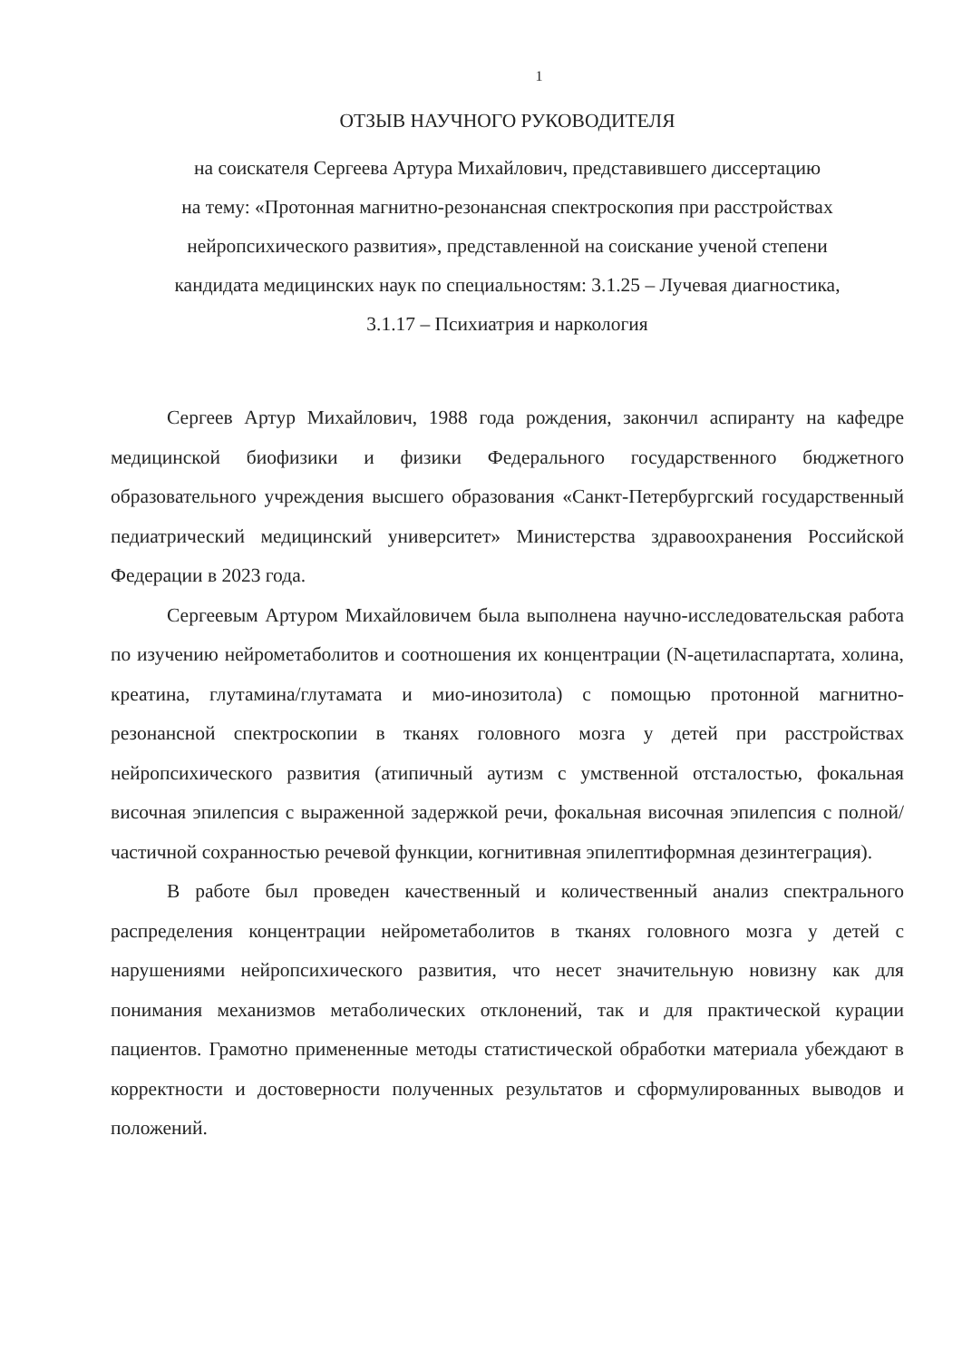1
ОТЗЫВ НАУЧНОГО РУКОВОДИТЕЛЯ
на соискателя Сергеева Артура Михайлович, представившего диссертацию
на тему: «Протонная магнитно-резонансная спектроскопия при расстройствах
нейропсихического развития», представленной на соискание ученой степени
кандидата медицинских наук по специальностям: 3.1.25 – Лучевая диагностика,
3.1.17 – Психиатрия и наркология
Сергеев Артур Михайлович, 1988 года рождения, закончил аспиранту на кафедре медицинской биофизики и физики Федерального государственного бюджетного образовательного учреждения высшего образования «Санкт-Петербургский государственный педиатрический медицинский университет» Министерства здравоохранения Российской Федерации в 2023 года.
Сергеевым Артуром Михайловичем была выполнена научно-исследовательская работа по изучению нейрометаболитов и соотношения их концентрации (N-ацетиласпартата, холина, креатина, глутамина/глутамата и мио-инозитола) с помощью протонной магнитно-резонансной спектроскопии в тканях головного мозга у детей при расстройствах нейропсихического развития (атипичный аутизм с умственной отсталостью, фокальная височная эпилепсия с выраженной задержкой речи, фокальная височная эпилепсия с полной/частичной сохранностью речевой функции, когнитивная эпилептиформная дезинтеграция).
В работе был проведен качественный и количественный анализ спектрального распределения концентрации нейрометаболитов в тканях головного мозга у детей с нарушениями нейропсихического развития, что несет значительную новизну как для понимания механизмов метаболических отклонений, так и для практической курации пациентов. Грамотно примененные методы статистической обработки материала убеждают в корректности и достоверности полученных результатов и сформулированных выводов и положений.